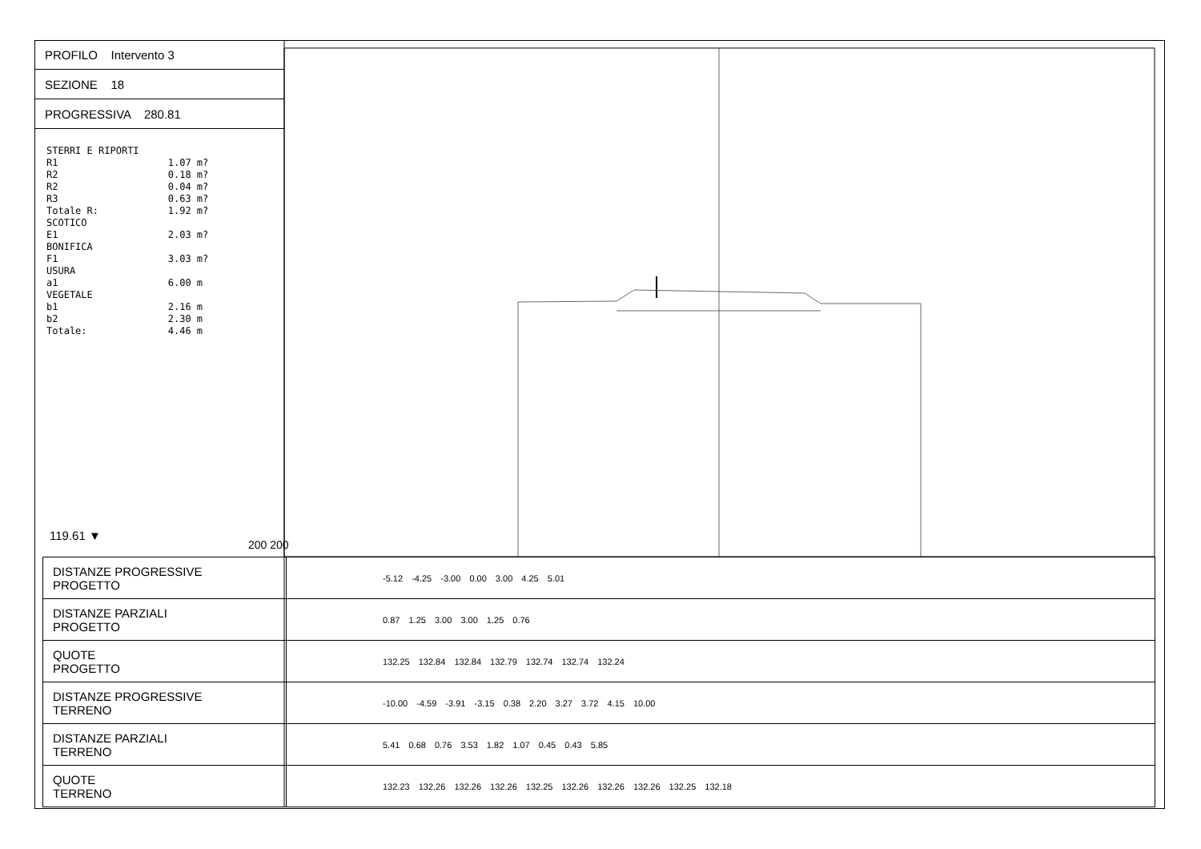PROFILO Intervento 3
SEZIONE 18
PROGRESSIVA 280.81
STERRI E RIPORTI R1 1.07 m? R2 0.18 m? R2 0.04 m? R3 0.63 m? Totale R: 1.92 m? SCOTICO E1 2.03 m? BONIFICA F1 3.03 m? USURA a1 6.00 m VEGETALE b1 2.16 m b2 2.30 m Totale: 4.46 m
119.61 ▼
200 200
| DISTANZE PROGRESSIVE PROGETTO | -5.12 -4.25 -3.00 0.00 3.00 4.25 5.01 |
| DISTANZE PARZIALI PROGETTO | 0.87 1.25 3.00 3.00 1.25 0.76 |
| QUOTE PROGETTO | 132.25 132.84 132.84 132.79 132.74 132.74 132.24 |
| DISTANZE PROGRESSIVE TERRENO | -10.00 -4.59 -3.91 -3.15 0.38 2.20 3.27 3.72 4.15 10.00 |
| DISTANZE PARZIALI TERRENO | 5.41 0.68 0.76 3.53 1.82 1.07 0.45 0.43 5.85 |
| QUOTE TERRENO | 132.23 132.26 132.26 132.26 132.25 132.26 132.26 132.26 132.25 132.18 |